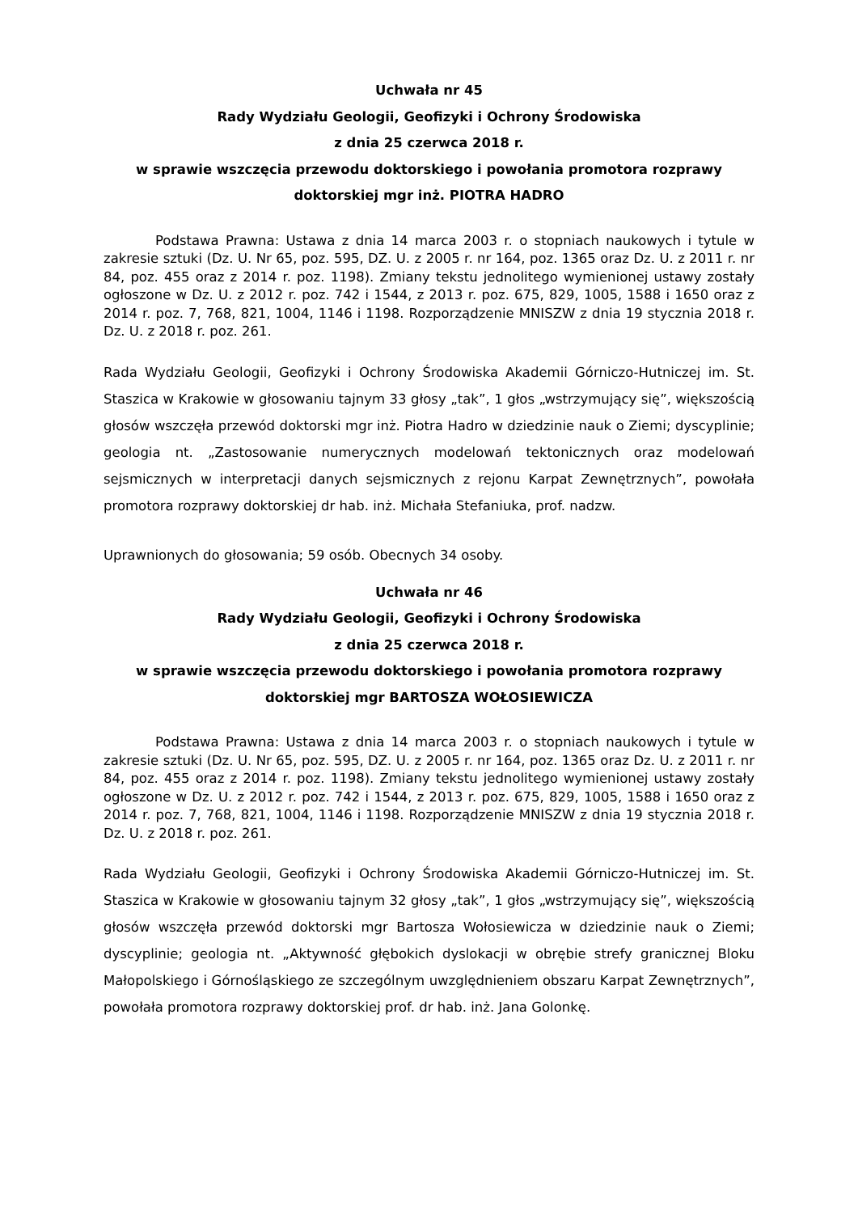Uchwała nr 45
Rady Wydziału Geologii, Geofizyki i Ochrony Środowiska
z dnia 25 czerwca 2018 r.
w sprawie wszczęcia przewodu doktorskiego i powołania promotora rozprawy doktorskiej mgr inż. PIOTRA HADRO
Podstawa Prawna: Ustawa z dnia 14 marca 2003 r. o stopniach naukowych i tytule w zakresie sztuki (Dz. U. Nr 65, poz. 595, DZ. U. z 2005 r. nr 164, poz. 1365 oraz Dz. U. z 2011 r. nr 84, poz. 455 oraz z 2014 r. poz. 1198). Zmiany tekstu jednolitego wymienionej ustawy zostały ogłoszone w Dz. U. z 2012 r. poz. 742 i 1544, z 2013 r. poz. 675, 829, 1005, 1588 i 1650 oraz z 2014 r. poz. 7, 768, 821, 1004, 1146 i 1198. Rozporządzenie MNISZW z dnia 19 stycznia 2018 r. Dz. U. z 2018 r. poz. 261.
Rada Wydziału Geologii, Geofizyki i Ochrony Środowiska Akademii Górniczo-Hutniczej im. St. Staszica w Krakowie w głosowaniu tajnym 33 głosy „tak”, 1 głos „wstrzymujący się”, większością głosów wszczęła przewód doktorski mgr inż. Piotra Hadro w dziedzinie nauk o Ziemi; dyscyplinie; geologia nt. „Zastosowanie numerycznych modelowań tektonicznych oraz modelowań sejsmicznych w interpretacji danych sejsmicznych z rejonu Karpat Zewnętrznych”, powołała promotora rozprawy doktorskiej dr hab. inż. Michała Stefaniuka, prof. nadzw.
Uprawnionych do głosowania; 59 osób. Obecnych 34 osoby.
Uchwała nr 46
Rady Wydziału Geologii, Geofizyki i Ochrony Środowiska
z dnia 25 czerwca 2018 r.
w sprawie wszczęcia przewodu doktorskiego i powołania promotora rozprawy doktorskiej mgr BARTOSZA WOŁOSIEWICZA
Podstawa Prawna: Ustawa z dnia 14 marca 2003 r. o stopniach naukowych i tytule w zakresie sztuki (Dz. U. Nr 65, poz. 595, DZ. U. z 2005 r. nr 164, poz. 1365 oraz Dz. U. z 2011 r. nr 84, poz. 455 oraz z 2014 r. poz. 1198). Zmiany tekstu jednolitego wymienionej ustawy zostały ogłoszone w Dz. U. z 2012 r. poz. 742 i 1544, z 2013 r. poz. 675, 829, 1005, 1588 i 1650 oraz z 2014 r. poz. 7, 768, 821, 1004, 1146 i 1198. Rozporządzenie MNISZW z dnia 19 stycznia 2018 r. Dz. U. z 2018 r. poz. 261.
Rada Wydziału Geologii, Geofizyki i Ochrony Środowiska Akademii Górniczo-Hutniczej im. St. Staszica w Krakowie w głosowaniu tajnym 32 głosy „tak”, 1 głos „wstrzymujący się”, większością głosów wszczęła przewód doktorski mgr Bartosza Wołosiewicza w dziedzinie nauk o Ziemi; dyscyplinie; geologia nt. „Aktywność głębokich dyslokacji w obrębie strefy granicznej Bloku Małopolskiego i Górnośląskiego ze szczególnym uwzględnieniem obszaru Karpat Zewnętrznych”, powołała promotora rozprawy doktorskiej prof. dr hab. inż. Jana Golonkę.